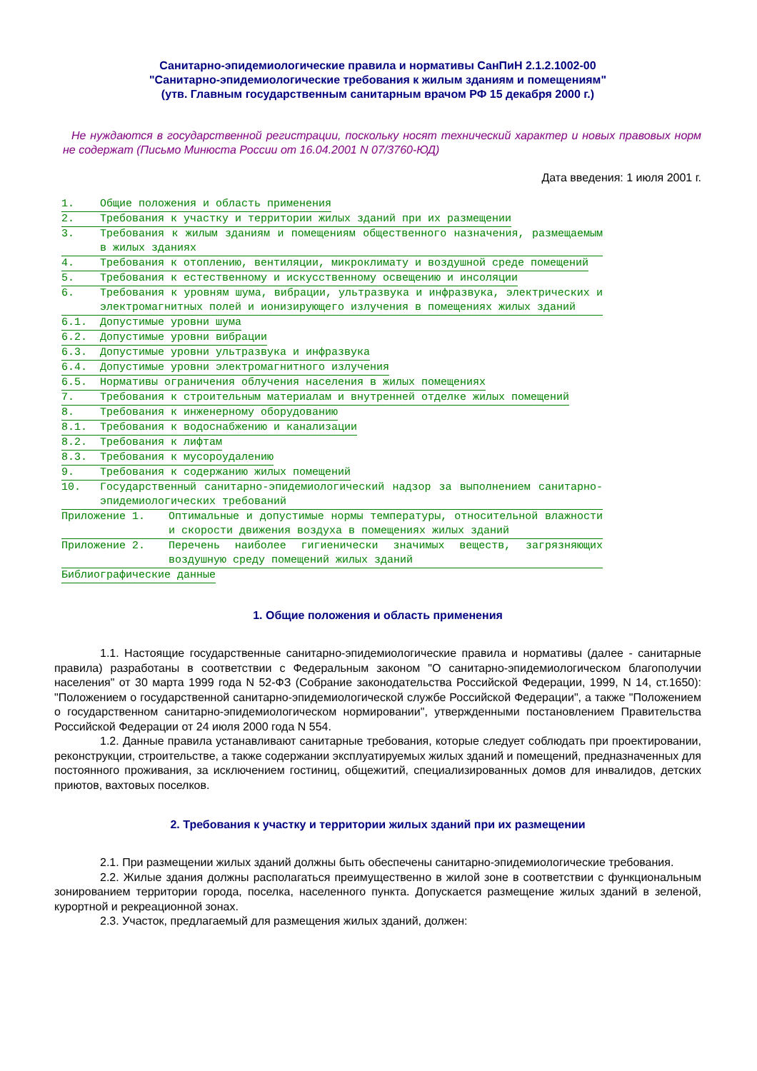Санитарно-эпидемиологические правила и нормативы СанПиН 2.1.2.1002-00
"Санитарно-эпидемиологические требования к жилым зданиям и помещениям"
(утв. Главным государственным санитарным врачом РФ 15 декабря 2000 г.)
Не нуждаются в государственной регистрации, поскольку носят технический характер и новых правовых норм не содержат (Письмо Минюста России от 16.04.2001 N 07/3760-ЮД)
Дата введения: 1 июля 2001 г.
1. Общие положения и область применения
2. Требования к участку и территории жилых зданий при их размещении
3. Требования к жилым зданиям и помещениям общественного назначения, размещаемым в жилых зданиях
4. Требования к отоплению, вентиляции, микроклимату и воздушной среде помещений
5. Требования к естественному и искусственному освещению и инсоляции
6. Требования к уровням шума, вибрации, ультразвука и инфразвука, электрических и электромагнитных полей и ионизирующего излучения в помещениях жилых зданий
6.1. Допустимые уровни шума
6.2. Допустимые уровни вибрации
6.3. Допустимые уровни ультразвука и инфразвука
6.4. Допустимые уровни электромагнитного излучения
6.5. Нормативы ограничения облучения населения в жилых помещениях
7. Требования к строительным материалам и внутренней отделке жилых помещений
8. Требования к инженерному оборудованию
8.1. Требования к водоснабжению и канализации
8.2. Требования к лифтам
8.3. Требования к мусороудалению
9. Требования к содержанию жилых помещений
10. Государственный санитарно-эпидемиологический надзор за выполнением санитарно-эпидемиологических требований
Приложение 1. Оптимальные и допустимые нормы температуры, относительной влажности и скорости движения воздуха в помещениях жилых зданий
Приложение 2. Перечень наиболее гигиенически значимых веществ, загрязняющих воздушную среду помещений жилых зданий
Библиографические данные
1. Общие положения и область применения
1.1. Настоящие государственные санитарно-эпидемиологические правила и нормативы (далее - санитарные правила) разработаны в соответствии с Федеральным законом "О санитарно-эпидемиологическом благополучии населения" от 30 марта 1999 года N 52-ФЗ (Собрание законодательства Российской Федерации, 1999, N 14, ст.1650): "Положением о государственной санитарно-эпидемиологической службе Российской Федерации", а также "Положением о государственном санитарно-эпидемиологическом нормировании", утвержденными постановлением Правительства Российской Федерации от 24 июля 2000 года N 554.
1.2. Данные правила устанавливают санитарные требования, которые следует соблюдать при проектировании, реконструкции, строительстве, а также содержании эксплуатируемых жилых зданий и помещений, предназначенных для постоянного проживания, за исключением гостиниц, общежитий, специализированных домов для инвалидов, детских приютов, вахтовых поселков.
2. Требования к участку и территории жилых зданий при их размещении
2.1. При размещении жилых зданий должны быть обеспечены санитарно-эпидемиологические требования.
2.2. Жилые здания должны располагаться преимущественно в жилой зоне в соответствии с функциональным зонированием территории города, поселка, населенного пункта. Допускается размещение жилых зданий в зеленой, курортной и рекреационной зонах.
2.3. Участок, предлагаемый для размещения жилых зданий, должен: